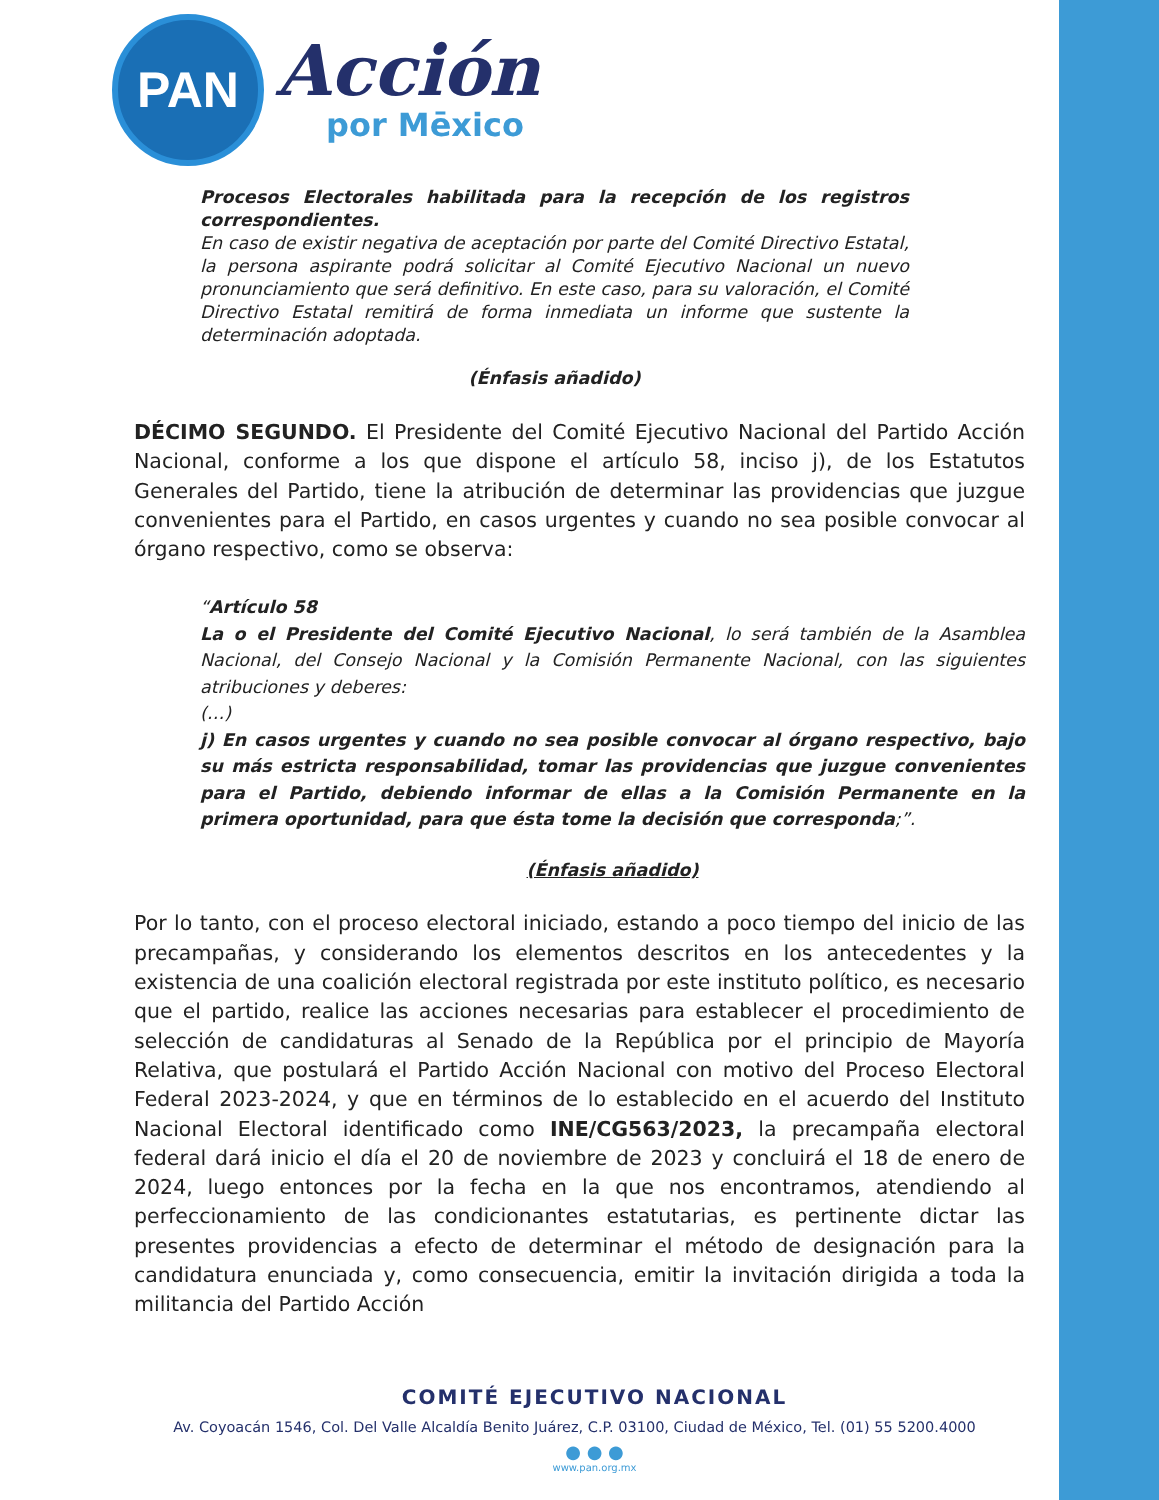PAN
Acción
por Mēxico
Procesos Electorales habilitada para la recepción de los registros correspondientes.
En caso de existir negativa de aceptación por parte del Comité Directivo Estatal, la persona aspirante podrá solicitar al Comité Ejecutivo Nacional un nuevo pronunciamiento que será definitivo. En este caso, para su valoración, el Comité Directivo Estatal remitirá de forma inmediata un informe que sustente la determinación adoptada.
(Énfasis añadido)
DÉCIMO SEGUNDO. El Presidente del Comité Ejecutivo Nacional del Partido Acción Nacional, conforme a los que dispone el artículo 58, inciso j), de los Estatutos Generales del Partido, tiene la atribución de determinar las providencias que juzgue convenientes para el Partido, en casos urgentes y cuando no sea posible convocar al órgano respectivo, como se observa:
“Artículo 58
La o el Presidente del Comité Ejecutivo Nacional, lo será también de la Asamblea Nacional, del Consejo Nacional y la Comisión Permanente Nacional, con las siguientes atribuciones y deberes:
(…)
j) En casos urgentes y cuando no sea posible convocar al órgano respectivo, bajo su más estricta responsabilidad, tomar las providencias que juzgue convenientes para el Partido, debiendo informar de ellas a la Comisión Permanente en la primera oportunidad, para que ésta tome la decisión que corresponda;”.
(Énfasis añadido)
Por lo tanto, con el proceso electoral iniciado, estando a poco tiempo del inicio de las precampañas, y considerando los elementos descritos en los antecedentes y la existencia de una coalición electoral registrada por este instituto político, es necesario que el partido, realice las acciones necesarias para establecer el procedimiento de selección de candidaturas al Senado de la República por el principio de Mayoría Relativa, que postulará el Partido Acción Nacional con motivo del Proceso Electoral Federal 2023-2024, y que en términos de lo establecido en el acuerdo del Instituto Nacional Electoral identificado como INE/CG563/2023, la precampaña electoral federal dará inicio el día el 20 de noviembre de 2023 y concluirá el 18 de enero de 2024, luego entonces por la fecha en la que nos encontramos, atendiendo al perfeccionamiento de las condicionantes estatutarias, es pertinente dictar las presentes providencias a efecto de determinar el método de designación para la candidatura enunciada y, como consecuencia, emitir la invitación dirigida a toda la militancia del Partido Acción
COMITÉ EJECUTIVO NACIONAL
Av. Coyoacán 1546, Col. Del Valle Alcaldía Benito Juárez, C.P. 03100, Ciudad de México, Tel. (01) 55 5200.4000
● ● ●
www.pan.org.mx